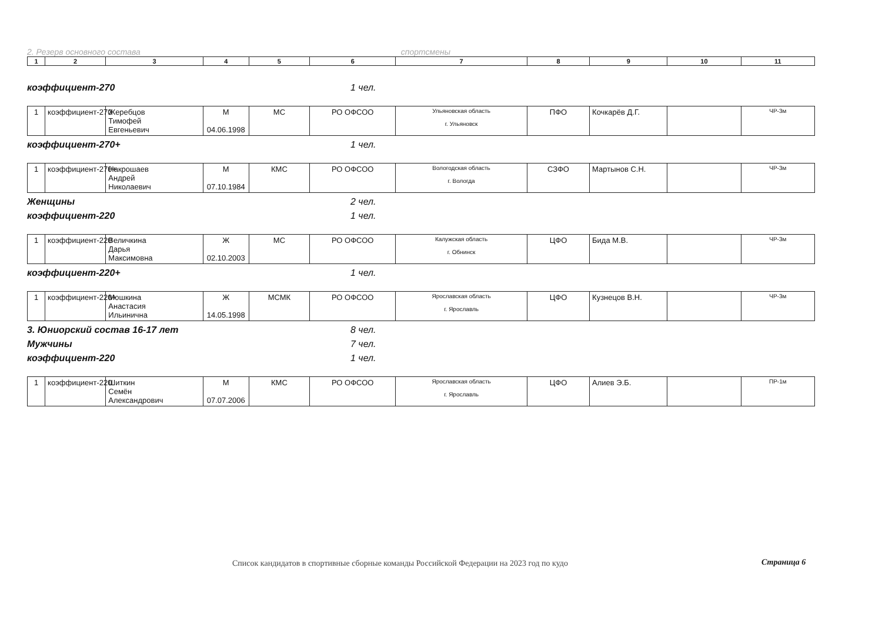2. Резерв основного состава спортсмены
| 1 | 2 | 3 | 4 | 5 | 6 | 7 | 8 | 9 | 10 | 11 |
коэффициент-270 1 чел.
| 1 | коэффициент-270 | Жеребцов Тимофей Евгеньевич | М 04.06.1998 | МС | РО ОФСОО | Ульяновская область г. Ульяновск | ПФО | Кочкарёв Д.Г. | | ЧР-3м |
коэффициент-270+ 1 чел.
| 1 | коэффициент-270+ | Накрошаев Андрей Николаевич | М 07.10.1984 | КМС | РО ОФСОО | Вологодская область г. Вологда | СЗФО | Мартынов С.Н. | | ЧР-3м |
Женщины 2 чел.
коэффициент-220 1 чел.
| 1 | коэффициент-220 | Величкина Дарья Максимовна | Ж 02.10.2003 | МС | РО ОФСОО | Калужская область г. Обнинск | ЦФО | Бида М.В. | | ЧР-3м |
коэффициент-220+ 1 чел.
| 1 | коэффициент-220+ | Мошкина Анастасия Ильинична | Ж 14.05.1998 | МСМК | РО ОФСОО | Ярославская область г. Ярославль | ЦФО | Кузнецов В.Н. | | ЧР-3м |
3. Юниорский состав 16-17 лет 8 чел.
Мужчины 7 чел.
коэффициент-220 1 чел.
| 1 | коэффициент-220 | Шиткин Семён Александрович | М 07.07.2006 | КМС | РО ОФСОО | Ярославская область г. Ярославль | ЦФО | Алиев Э.Б. | | ПР-1м |
Список кандидатов в спортивные сборные команды Российской Федерации на 2023 год по кудо
Страница 6